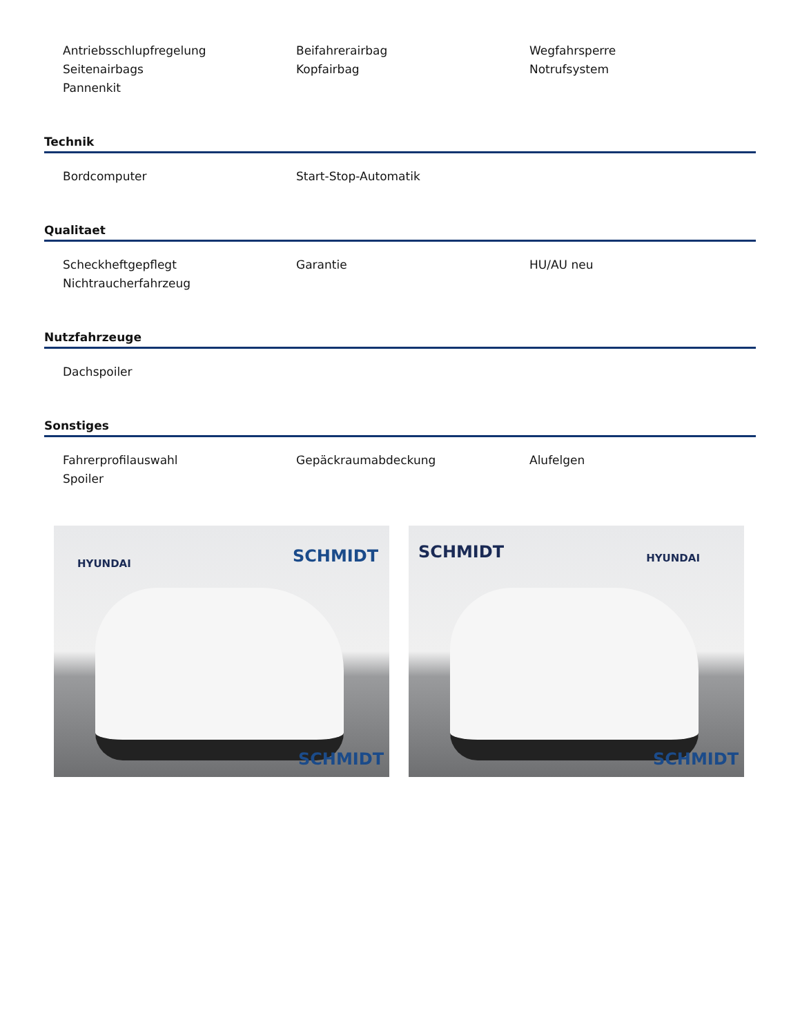Antriebsschlupfregelung
Beifahrerairbag
Wegfahrsperre
Seitenairbags
Kopfairbag
Notrufsystem
Pannenkit
Technik
Bordcomputer
Start-Stop-Automatik
Qualitaet
Scheckheftgepflegt
Garantie
HU/AU neu
Nichtraucherfahrzeug
Nutzfahrzeuge
Dachspoiler
Sonstiges
Fahrerprofilauswahl
Gepäckraumabdeckung
Alufelgen
Spoiler
HYUNDAI SCHMIDT
SCHMIDT
SCHMIDT HYUNDAI
SCHMIDT